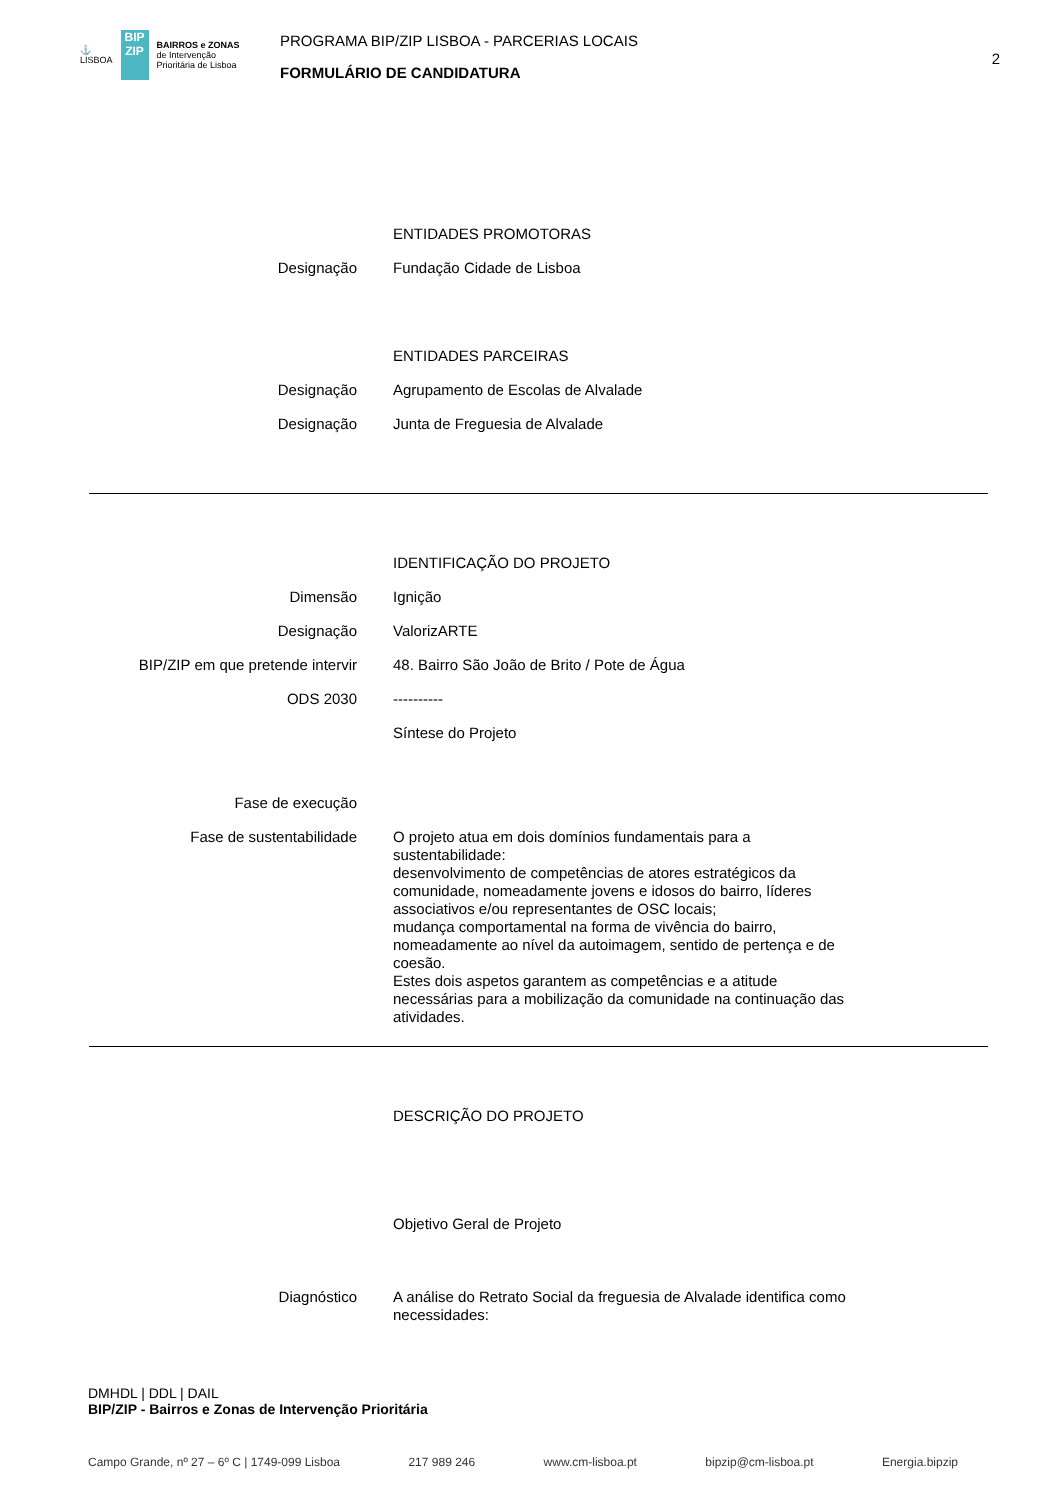⚓
LISBOA
BIP ZIP
BAIRROS e ZONAS
de Intervenção
Prioritária de Lisboa
PROGRAMA BIP/ZIP LISBOA - PARCERIAS LOCAIS
FORMULÁRIO DE CANDIDATURA
2
ENTIDADES PROMOTORAS
Designação Fundação Cidade de Lisboa
ENTIDADES PARCEIRAS
Designação Agrupamento de Escolas de Alvalade
Designação Junta de Freguesia de Alvalade
IDENTIFICAÇÃO DO PROJETO
Dimensão Ignição
Designação ValorizARTE
BIP/ZIP em que pretende intervir 48. Bairro São João de Brito / Pote de Água
ODS 2030 ----------
Síntese do Projeto
Fase de execução
Fase de sustentabilidade O projeto atua em dois domínios fundamentais para a sustentabilidade:
desenvolvimento de competências de atores estratégicos da comunidade, nomeadamente jovens e idosos do bairro, líderes associativos e/ou representantes de OSC locais;
mudança comportamental na forma de vivência do bairro, nomeadamente ao nível da autoimagem, sentido de pertença e de coesão.
Estes dois aspetos garantem as competências e a atitude necessárias para a mobilização da comunidade na continuação das atividades.
DESCRIÇÃO DO PROJETO
Objetivo Geral de Projeto
Diagnóstico A análise do Retrato Social da freguesia de Alvalade identifica como necessidades:
DMHDL | DDL | DAIL
BIP/ZIP - Bairros e Zonas de Intervenção Prioritária
Campo Grande, nº 27 – 6º C | 1749-099 Lisboa 217 989 246 www.cm-lisboa.pt bipzip@cm-lisboa.pt Energia.bipzip